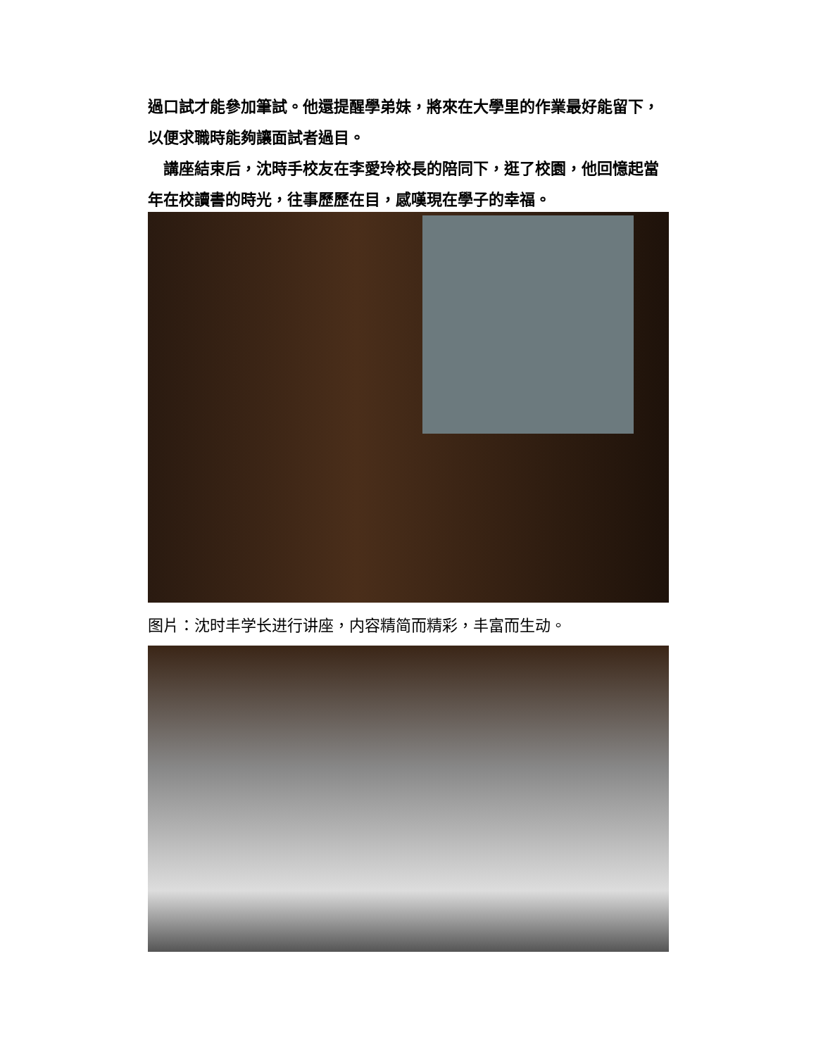過口試才能參加筆試。他還提醒學弟妹，將來在大學里的作業最好能留下，以便求職時能夠讓面試者過目。
　講座結束后，沈時手校友在李愛玲校長的陪同下，逛了校園，他回憶起當年在校讀書的時光，往事歷歷在目，感嘆現在學子的幸福。
图片：沈时丰学长进行讲座，内容精简而精彩，丰富而生动。